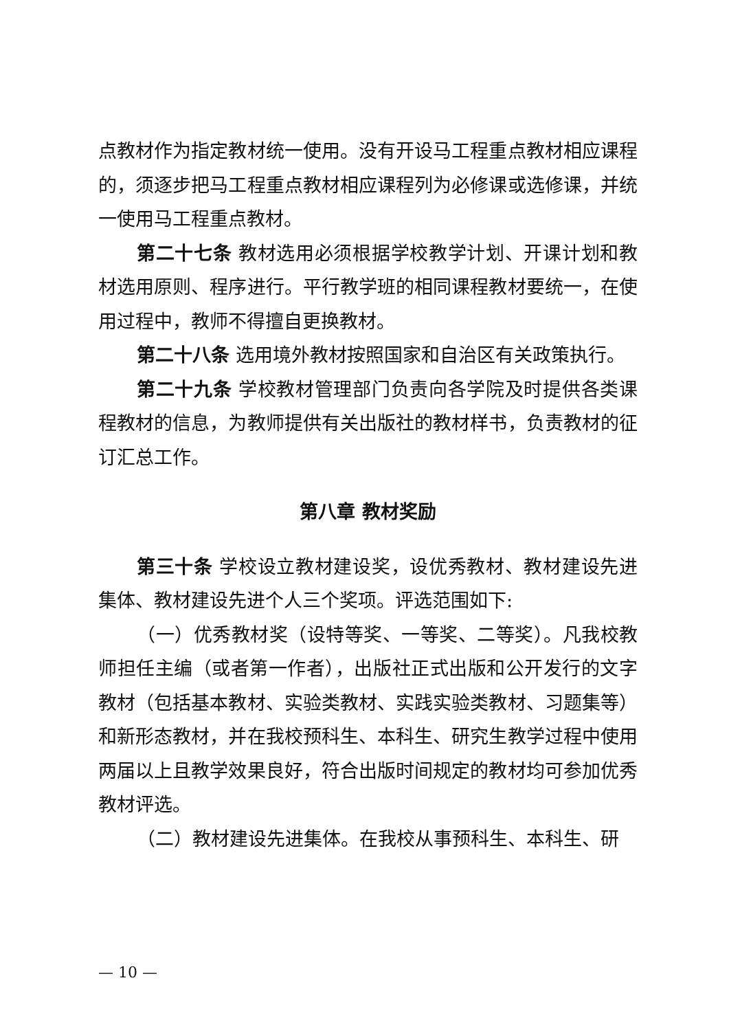点教材作为指定教材统一使用。没有开设马工程重点教材相应课程的，须逐步把马工程重点教材相应课程列为必修课或选修课，并统一使用马工程重点教材。
第二十七条 教材选用必须根据学校教学计划、开课计划和教材选用原则、程序进行。平行教学班的相同课程教材要统一，在使用过程中，教师不得擅自更换教材。
第二十八条 选用境外教材按照国家和自治区有关政策执行。
第二十九条 学校教材管理部门负责向各学院及时提供各类课程教材的信息，为教师提供有关出版社的教材样书，负责教材的征订汇总工作。
第八章 教材奖励
第三十条 学校设立教材建设奖，设优秀教材、教材建设先进集体、教材建设先进个人三个奖项。评选范围如下:
（一）优秀教材奖（设特等奖、一等奖、二等奖）。凡我校教师担任主编（或者第一作者），出版社正式出版和公开发行的文字教材（包括基本教材、实验类教材、实践实验类教材、习题集等）和新形态教材，并在我校预科生、本科生、研究生教学过程中使用两届以上且教学效果良好，符合出版时间规定的教材均可参加优秀教材评选。
（二）教材建设先进集体。在我校从事预科生、本科生、研
— 10 —